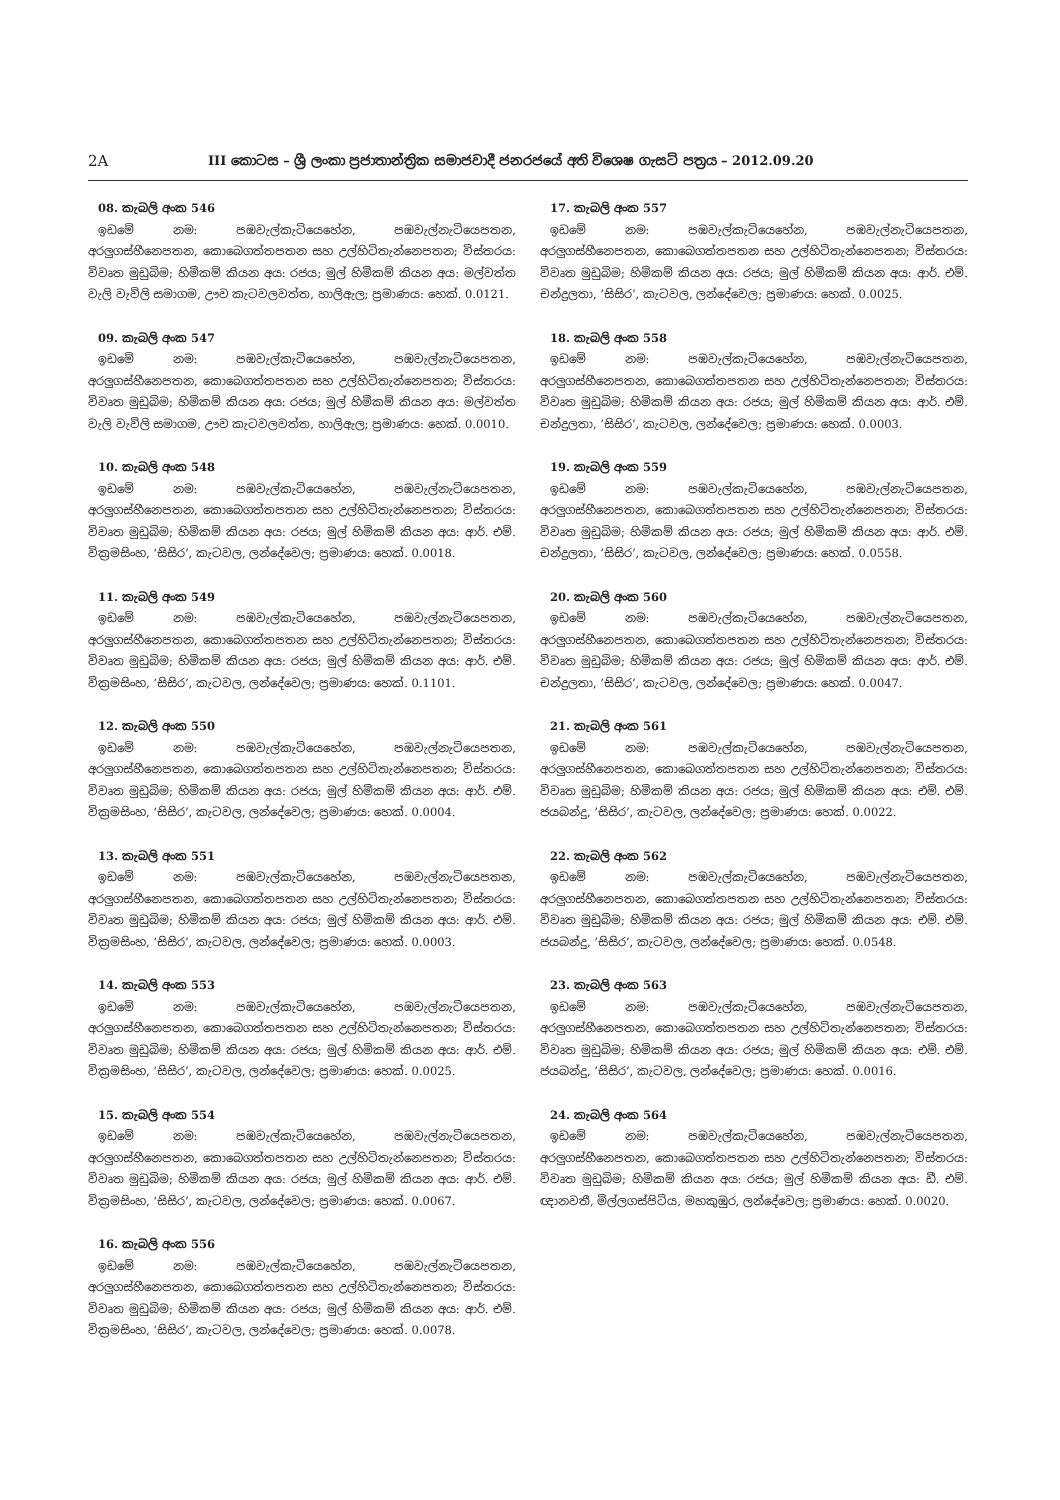2A
III කොටස – ශ්‍රී ලංකා ප්‍රජාතාන්ත්‍රික සමාජවාදී ජනරජයේ අති විශෙෂ ගැසට් පත්‍රය – 2012.09.20
08. කැබලි අංක 546
ඉඩමේ නම: පඹවැල්කැටියෙහේන, පඹවැල්නැටියෙපතන, අරලුගස්හීනෙපතන, කොබෙගත්තපතන සහ උල්හිටිතැන්නෙපතන; විස්තරය: විවෘත මුඩුබිම; හිමිකම් කියන අය: රජය; මුල් හිමිකම් කියන අය: මල්වත්ත වැලි වැව්ලි සමාගම, ඌව කැටවලවත්ත, හාලිඇල; ප්‍රමාණය: හෙක්. 0.0121.
09. කැබලි අංක 547
ඉඩමේ නම: පඹවැල්කැටියෙහේන, පඹවැල්නැටියෙපතන, අරලුගස්හීනෙපතන, කොබෙගත්තපතන සහ උල්හිටිතැන්නෙපතන; විස්තරය: විවෘත මුඩුබිම; හිමිකම් කියන අය: රජය; මුල් හිමිකම් කියන අය: මල්වත්ත වැලි වැව්ලි සමාගම, ඌව කැටවලවත්ත, හාලිඇල; ප්‍රමාණය: හෙක්. 0.0010.
10. කැබලි අංක 548
ඉඩමේ නම: පඹවැල්කැටියෙහේන, පඹවැල්නැටියෙපතන, අරලුගස්හීනෙපතන, කොබෙගත්තපතන සහ උල්හිටිතැන්නෙපතන; විස්තරය: විවෘත මුඩුබිම; හිමිකම් කියන අය: රජය; මුල් හිමිකම් කියන අය: ආර්. එම්. වික්‍රමසිංහ, ‘සිසිර’, කැටවල, ලන්දේවෙල; ප්‍රමාණය: හෙක්. 0.0018.
11. කැබලි අංක 549
ඉඩමේ නම: පඹවැල්කැටියෙහේන, පඹවැල්නැටියෙපතන, අරලුගස්හීනෙපතන, කොබෙගත්තපතන සහ උල්හිටිතැන්නෙපතන; විස්තරය: විවෘත මුඩුබිම; හිමිකම් කියන අය: රජය; මුල් හිමිකම් කියන අය: ආර්. එම්. වික්‍රමසිංහ, ‘සිසිර’, කැටවල, ලන්දේවෙල; ප්‍රමාණය: හෙක්. 0.1101.
12. කැබලි අංක 550
ඉඩමේ නම: පඹවැල්කැටියෙහේන, පඹවැල්නැටියෙපතන, අරලුගස්හීනෙපතන, කොබෙගත්තපතන සහ උල්හිටිතැන්නෙපතන; විස්තරය: විවෘත මුඩුබිම; හිමිකම් කියන අය: රජය; මුල් හිමිකම් කියන අය: ආර්. එම්. වික්‍රමසිංහ, ‘සිසිර’, කැටවල, ලන්දේවෙල; ප්‍රමාණය: හෙක්. 0.0004.
13. කැබලි අංක 551
ඉඩමේ නම: පඹවැල්කැටියෙහේන, පඹවැල්නැටියෙපතන, අරලුගස්හීනෙපතන, කොබෙගත්තපතන සහ උල්හිටිතැන්නෙපතන; විස්තරය: විවෘත මුඩුබිම; හිමිකම් කියන අය: රජය; මුල් හිමිකම් කියන අය: ආර්. එම්. වික්‍රමසිංහ, ‘සිසිර’, කැටවල, ලන්දේවෙල; ප්‍රමාණය: හෙක්. 0.0003.
14. කැබලි අංක 553
ඉඩමේ නම: පඹවැල්කැටියෙහේන, පඹවැල්නැටියෙපතන, අරලුගස්හීනෙපතන, කොබෙගත්තපතන සහ උල්හිටිතැන්නෙපතන; විස්තරය: විවෘත මුඩුබිම; හිමිකම් කියන අය: රජය; මුල් හිමිකම් කියන අය: ආර්. එම්. වික්‍රමසිංහ, ‘සිසිර’, කැටවල, ලන්දේවෙල; ප්‍රමාණය: හෙක්. 0.0025.
15. කැබලි අංක 554
ඉඩමේ නම: පඹවැල්කැටියෙහේන, පඹවැල්නැටියෙපතන, අරලුගස්හීනෙපතන, කොබෙගත්තපතන සහ උල්හිටිතැන්නෙපතන; විස්තරය: විවෘත මුඩුබිම; හිමිකම් කියන අය: රජය; මුල් හිමිකම් කියන අය: ආර්. එම්. වික්‍රමසිංහ, ‘සිසිර’, කැටවල, ලන්දේවෙල; ප්‍රමාණය: හෙක්. 0.0067.
16. කැබලි අංක 556
ඉඩමේ නම: පඹවැල්කැටියෙහේන, පඹවැල්නැටියෙපතන, අරලුගස්හීනෙපතන, කොබෙගත්තපතන සහ උල්හිටිතැන්නෙපතන; විස්තරය: විවෘත මුඩුබිම; හිමිකම් කියන අය: රජය; මුල් හිමිකම් කියන අය: ආර්. එම්. වික්‍රමසිංහ, ‘සිසිර’, කැටවල, ලන්දේවෙල; ප්‍රමාණය: හෙක්. 0.0078.
17. කැබලි අංක 557
ඉඩමේ නම: පඹවැල්කැටියෙහේන, පඹවැල්නැටියෙපතන, අරලුගස්හීනෙපතන, කොබෙගත්තපතන සහ උල්හිටිතැන්නෙපතන; විස්තරය: විවෘත මුඩුබිම; හිමිකම් කියන අය: රජය; මුල් හිමිකම් කියන අය: ආර්. එම්. චන්ද්‍රලතා, ’සිසිර’, කැටවල, ලන්දේවෙල; ප්‍රමාණය: හෙක්. 0.0025.
18. කැබලි අංක 558
ඉඩමේ නම: පඹවැල්කැටියෙහේන, පඹවැල්නැටියෙපතන, අරලුගස්හීනෙපතන, කොබෙගත්තපතන සහ උල්හිටිතැන්නෙපතන; විස්තරය: විවෘත මුඩුබිම; හිමිකම් කියන අය: රජය; මුල් හිමිකම් කියන අය: ආර්. එම්. චන්ද්‍රලතා, ’සිසිර’, කැටවල, ලන්දේවෙල; ප්‍රමාණය: හෙක්. 0.0003.
19. කැබලි අංක 559
ඉඩමේ නම: පඹවැල්කැටියෙහේන, පඹවැල්නැටියෙපතන, අරලුගස්හීනෙපතන, කොබෙගත්තපතන සහ උල්හිටිතැන්නෙපතන; විස්තරය: විවෘත මුඩුබිම; හිමිකම් කියන අය: රජය; මුල් හිමිකම් කියන අය: ආර්. එම්. චන්ද්‍රලතා, ’සිසිර’, කැටවල, ලන්දේවෙල; ප්‍රමාණය: හෙක්. 0.0558.
20. කැබලි අංක 560
ඉඩමේ නම: පඹවැල්කැටියෙහේන, පඹවැල්නැටියෙපතන, අරලුගස්හීනෙපතන, කොබෙගත්තපතන සහ උල්හිටිතැන්නෙපතන; විස්තරය: විවෘත මුඩුබිම; හිමිකම් කියන අය: රජය; මුල් හිමිකම් කියන අය: ආර්. එම්. චන්ද්‍රලතා, ’සිසිර’, කැටවල, ලන්දේවෙල; ප්‍රමාණය: හෙක්. 0.0047.
21. කැබලි අංක 561
ඉඩමේ නම: පඹවැල්කැටියෙහේන, පඹවැල්නැටියෙපතන, අරලුගස්හීනෙපතන, කොබෙගත්තපතන සහ උල්හිටිතැන්නෙපතන; විස්තරය: විවෘත මුඩුබිම; හිමිකම් කියන අය: රජය; මුල් හිමිකම් කියන අය: එම්. එම්. ජයබන්දු, ’සිසිර’, කැටවල, ලන්දේවෙල; ප්‍රමාණය: හෙක්. 0.0022.
22. කැබලි අංක 562
ඉඩමේ නම: පඹවැල්කැටියෙහේන, පඹවැල්නැටියෙපතන, අරලුගස්හීනෙපතන, කොබෙගත්තපතන සහ උල්හිටිතැන්නෙපතන; විස්තරය: විවෘත මුඩුබිම; හිමිකම් කියන අය: රජය; මුල් හිමිකම් කියන අය: එම්. එම්. ජයබන්දු, ’සිසිර’, කැටවල, ලන්දේවෙල; ප්‍රමාණය: හෙක්. 0.0548.
23. කැබලි අංක 563
ඉඩමේ නම: පඹවැල්කැටියෙහේන, පඹවැල්නැටියෙපතන, අරලුගස්හීනෙපතන, කොබෙගත්තපතන සහ උල්හිටිතැන්නෙපතන; විස්තරය: විවෘත මුඩුබිම; හිමිකම් කියන අය: රජය; මුල් හිමිකම් කියන අය: එම්. එම්. ජයබන්දු, ’සිසිර’, කැටවල, ලන්දේවෙල; ප්‍රමාණය: හෙක්. 0.0016.
24. කැබලි අංක 564
ඉඩමේ නම: පඹවැල්කැටියෙහේන, පඹවැල්නැටියෙපතන, අරලුගස්හීනෙපතන, කොබෙගත්තපතන සහ උල්හිටිතැන්නෙපතන; විස්තරය: විවෘත මුඩුබිම; හිමිකම් කියන අය: රජය; මුල් හිමිකම් කියන අය: ඩී. එම්. ඥානවතී, මිල්ලගස්පිටිය, මහකුඹුර, ලන්දේවෙල; ප්‍රමාණය: හෙක්. 0.0020.